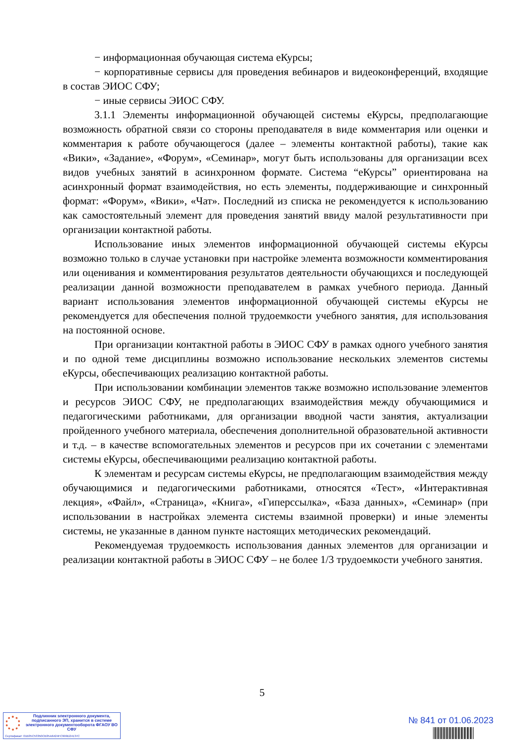− информационная обучающая система еКурсы;
− корпоративные сервисы для проведения вебинаров и видеоконференций, входящие в состав ЭИОС СФУ;
− иные сервисы ЭИОС СФУ.
3.1.1 Элементы информационной обучающей системы еКурсы, предполагающие возможность обратной связи со стороны преподавателя в виде комментария или оценки и комментария к работе обучающегося (далее – элементы контактной работы), такие как «Вики», «Задание», «Форум», «Семинар», могут быть использованы для организации всех видов учебных занятий в асинхронном формате. Система “еКурсы” ориентирована на асинхронный формат взаимодействия, но есть элементы, поддерживающие и синхронный формат: «Форум», «Вики», «Чат». Последний из списка не рекомендуется к использованию как самостоятельный элемент для проведения занятий ввиду малой результативности при организации контактной работы.
Использование иных элементов информационной обучающей системы еКурсы возможно только в случае установки при настройке элемента возможности комментирования или оценивания и комментирования результатов деятельности обучающихся и последующей реализации данной возможности преподавателем в рамках учебного периода. Данный вариант использования элементов информационной обучающей системы еКурсы не рекомендуется для обеспечения полной трудоемкости учебного занятия, для использования на постоянной основе.
При организации контактной работы в ЭИОС СФУ в рамках одного учебного занятия и по одной теме дисциплины возможно использование нескольких элементов системы еКурсы, обеспечивающих реализацию контактной работы.
При использовании комбинации элементов также возможно использование элементов и ресурсов ЭИОС СФУ, не предполагающих взаимодействия между обучающимися и педагогическими работниками, для организации вводной части занятия, актуализации пройденного учебного материала, обеспечения дополнительной образовательной активности и т.д. – в качестве вспомогательных элементов и ресурсов при их сочетании с элементами системы еКурсы, обеспечивающими реализацию контактной работы.
К элементам и ресурсам системы еКурсы, не предполагающим взаимодействия между обучающимися и педагогическими работниками, относятся «Тест», «Интерактивная лекция», «Файл», «Страница», «Книга», «Гиперссылка», «База данных», «Семинар» (при использовании в настройках элемента системы взаимной проверки) и иные элементы системы, не указанные в данном пункте настоящих методических рекомендаций.
Рекомендуемая трудоемкость использования данных элементов для организации и реализации контактной работы в ЭИОС СФУ – не более 1/3 трудоемкости учебного занятия.
5
Подлинник электронного документа, подписанного ЭП, хранится в системе электронного документооборота ФГАОУ ВО СФУ
Сертификат: 01B35C53350CB35A6424FC999D24137C
№ 841 от 01.06.2023